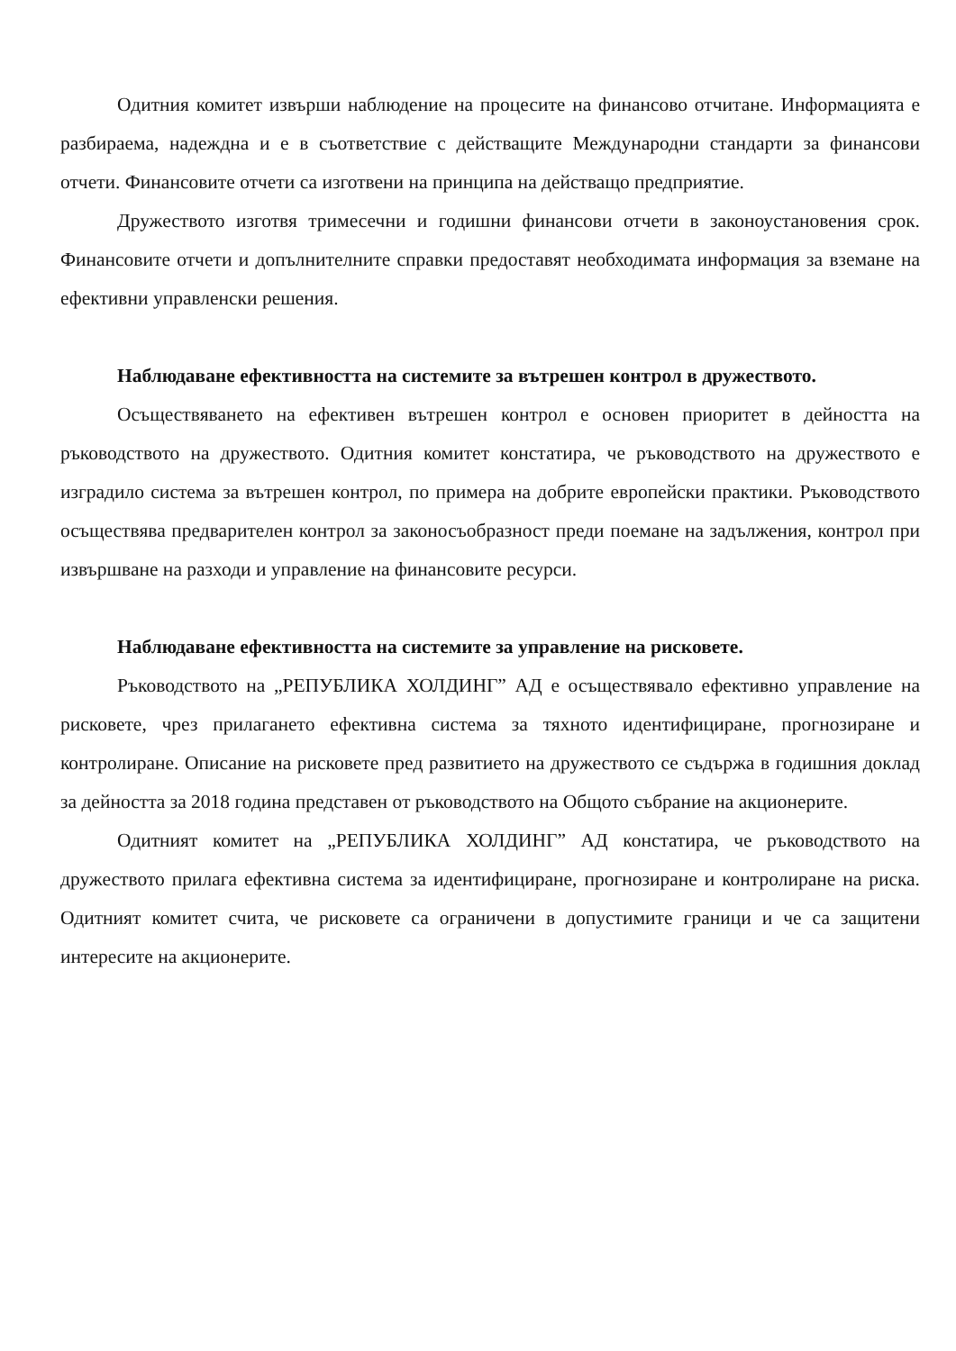Одитния комитет извърши наблюдение на процесите на финансово отчитане. Информацията е разбираема, надеждна и е в съответствие с действащите Международни стандарти за финансови отчети. Финансовите отчети са изготвени на принципа на действащо предприятие.
Дружеството изготвя тримесечни и годишни финансови отчети в законоустановения срок. Финансовите отчети и допълнителните справки предоставят необходимата информация за вземане на ефективни управленски решения.
Наблюдаване ефективността на системите за вътрешен контрол в дружеството.
Осъществяването на ефективен вътрешен контрол е основен приоритет в дейността на ръководството на дружеството. Одитния комитет констатира, че ръководството на дружеството е изградило система за вътрешен контрол, по примера на добрите европейски практики. Ръководството осъществява предварителен контрол за законосъобразност преди поемане на задължения, контрол при извършване на разходи и управление на финансовите ресурси.
Наблюдаване ефективността на системите за управление на рисковете.
Ръководството на „РЕПУБЛИКА ХОЛДИНГ” АД е осъществявало ефективно управление на рисковете, чрез прилагането ефективна система за тяхното идентифициране, прогнозиране и контролиране. Описание на рисковете пред развитието на дружеството се съдържа в годишния доклад за дейността за 2018 година представен от ръководството на Общото събрание на акционерите.
Одитният комитет на „РЕПУБЛИКА ХОЛДИНГ” АД констатира, че ръководството на дружеството прилага ефективна система за идентифициране, прогнозиране и контролиране на риска. Одитният комитет счита, че рисковете са ограничени в допустимите граници и че са защитени интересите на акционерите.